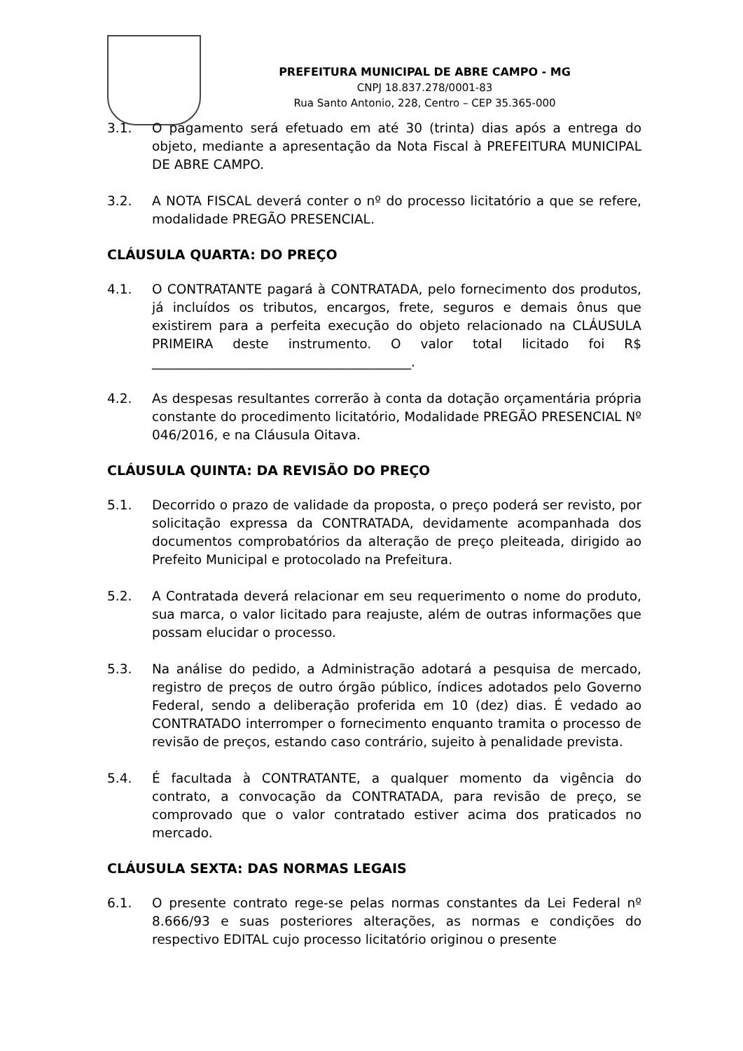PREFEITURA MUNICIPAL DE ABRE CAMPO - MG
CNPJ 18.837.278/0001-83
Rua Santo Antonio, 228, Centro – CEP 35.365-000
3.1. O pagamento será efetuado em até 30 (trinta) dias após a entrega do objeto, mediante a apresentação da Nota Fiscal à PREFEITURA MUNICIPAL DE ABRE CAMPO.
3.2. A NOTA FISCAL deverá conter o nº do processo licitatório a que se refere, modalidade PREGÃO PRESENCIAL.
CLÁUSULA QUARTA: DO PREÇO
4.1. O CONTRATANTE pagará à CONTRATADA, pelo fornecimento dos produtos, já incluídos os tributos, encargos, frete, seguros e demais ônus que existirem para a perfeita execução do objeto relacionado na CLÁUSULA PRIMEIRA deste instrumento. O valor total licitado foi R$ ________________________________________.
4.2. As despesas resultantes correrão à conta da dotação orçamentária própria constante do procedimento licitatório, Modalidade PREGÃO PRESENCIAL Nº 046/2016, e na Cláusula Oitava.
CLÁUSULA QUINTA: DA REVISÃO DO PREÇO
5.1. Decorrido o prazo de validade da proposta, o preço poderá ser revisto, por solicitação expressa da CONTRATADA, devidamente acompanhada dos documentos comprobatórios da alteração de preço pleiteada, dirigido ao Prefeito Municipal e protocolado na Prefeitura.
5.2. A Contratada deverá relacionar em seu requerimento o nome do produto, sua marca, o valor licitado para reajuste, além de outras informações que possam elucidar o processo.
5.3. Na análise do pedido, a Administração adotará a pesquisa de mercado, registro de preços de outro órgão público, índices adotados pelo Governo Federal, sendo a deliberação proferida em 10 (dez) dias. É vedado ao CONTRATADO interromper o fornecimento enquanto tramita o processo de revisão de preços, estando caso contrário, sujeito à penalidade prevista.
5.4. É facultada à CONTRATANTE, a qualquer momento da vigência do contrato, a convocação da CONTRATADA, para revisão de preço, se comprovado que o valor contratado estiver acima dos praticados no mercado.
CLÁUSULA SEXTA: DAS NORMAS LEGAIS
6.1. O presente contrato rege-se pelas normas constantes da Lei Federal nº 8.666/93 e suas posteriores alterações, as normas e condições do respectivo EDITAL cujo processo licitatório originou o presente